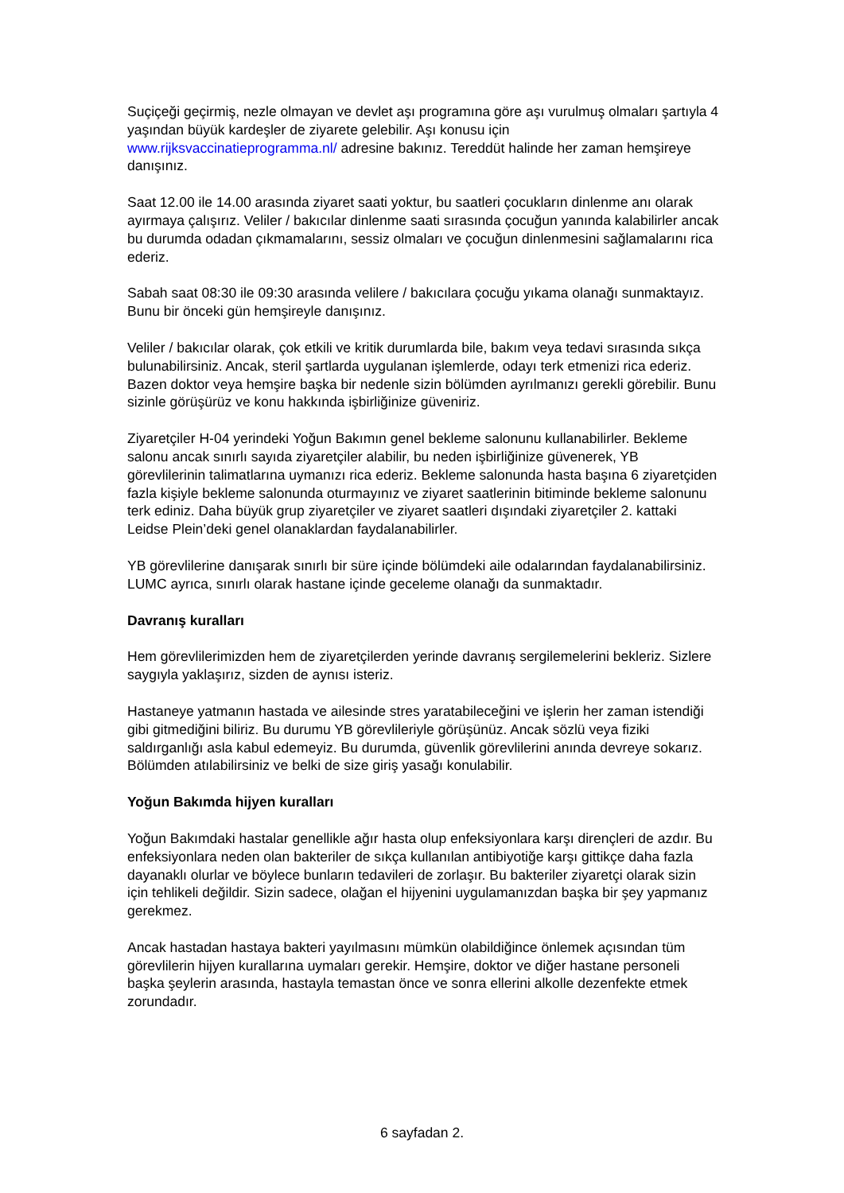Suçiçeği geçirmiş, nezle olmayan ve devlet aşı programına göre aşı vurulmuş olmaları şartıyla 4 yaşından büyük kardeşler de ziyarete gelebilir. Aşı konusu için www.rijksvaccinatieprogramma.nl/ adresine bakınız. Tereddüt halinde her zaman hemşireye danışınız.
Saat 12.00 ile 14.00 arasında ziyaret saati yoktur, bu saatleri çocukların dinlenme anı olarak ayırmaya çalışırız. Veliler / bakıcılar dinlenme saati sırasında çocuğun yanında kalabilirler ancak bu durumda odadan çıkmamalarını, sessiz olmaları ve çocuğun dinlenmesini sağlamalarını rica ederiz.
Sabah saat 08:30 ile 09:30 arasında velilere / bakıcılara çocuğu yıkama olanağı sunmaktayız. Bunu bir önceki gün hemşireyle danışınız.
Veliler / bakıcılar olarak, çok etkili ve kritik durumlarda bile, bakım veya tedavi sırasında sıkça bulunabilirsiniz. Ancak, steril şartlarda uygulanan işlemlerde, odayı terk etmenizi rica ederiz. Bazen doktor veya hemşire başka bir nedenle sizin bölümden ayrılmanızı gerekli görebilir. Bunu sizinle görüşürüz ve konu hakkında işbirliğinize güveniriz.
Ziyaretçiler H-04 yerindeki Yoğun Bakımın genel bekleme salonunu kullanabilirler. Bekleme salonu ancak sınırlı sayıda ziyaretçiler alabilir, bu neden işbirliğinize güvenerek, YB görevlilerinin talimatlarına uymanızı rica ederiz. Bekleme salonunda hasta başına 6 ziyaretçiden fazla kişiyle bekleme salonunda oturmayınız ve ziyaret saatlerinin bitiminde bekleme salonunu terk ediniz. Daha büyük grup ziyaretçiler ve ziyaret saatleri dışındaki ziyaretçiler 2. kattaki Leidse Plein’deki genel olanaklardan faydalanabilirler.
YB görevlilerine danışarak sınırlı bir süre içinde bölümdeki aile odalarından faydalanabilirsiniz. LUMC ayrıca, sınırlı olarak hastane içinde geceleme olanağı da sunmaktadır.
Davranış kuralları
Hem görevlilerimizden hem de ziyaretçilerden yerinde davranış sergilemelerini bekleriz. Sizlere saygıyla yaklaşırız, sizden de aynısı isteriz.
Hastaneye yatmanın hastada ve ailesinde stres yaratabileceğini ve işlerin her zaman istendiği gibi gitmediğini biliriz. Bu durumu YB görevlileriyle görüşünüz. Ancak sözlü veya fiziki saldırganlığı asla kabul edemeyiz. Bu durumda, güvenlik görevlilerini anında devreye sokarız. Bölümden atılabilirsiniz ve belki de size giriş yasağı konulabilir.
Yoğun Bakımda hijyen kuralları
Yoğun Bakımdaki hastalar genellikle ağır hasta olup enfeksiyonlara karşı dirençleri de azdır. Bu enfeksiyonlara neden olan bakteriler de sıkça kullanılan antibiyotiğe karşı gittikçe daha fazla dayanaklı olurlar ve böylece bunların tedavileri de zorlaşır. Bu bakteriler ziyaretçi olarak sizin için tehlikeli değildir. Sizin sadece, olağan el hijyenini uygulamanızdan başka bir şey yapmanız gerekmez.
Ancak hastadan hastaya bakteri yayılmasını mümkün olabildiğince önlemek açısından tüm görevlilerin hijyen kurallarına uymaları gerekir. Hemşire, doktor ve diğer hastane personeli başka şeylerin arasında, hastayla temastan önce ve sonra ellerini alkolle dezenfekte etmek zorundadır.
6 sayfadan 2.